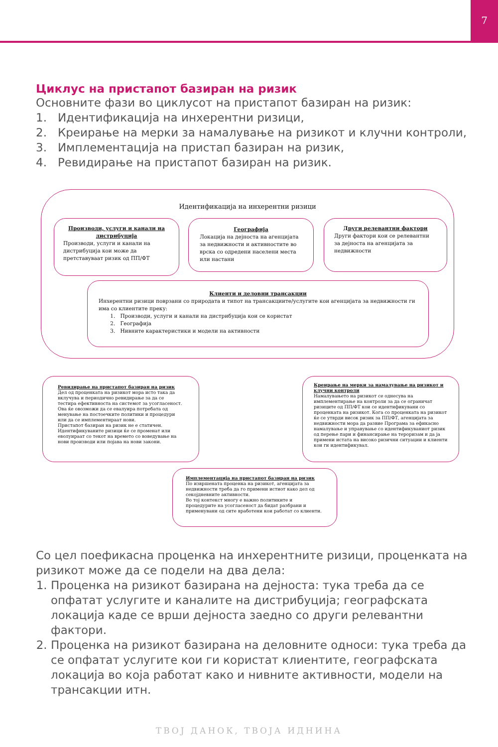7
Циклус на пристапот базиран на ризик
Основните фази во циклусот на пристапот базиран на ризик:
1. Идентификација на инхерентни ризици,
2. Креирање на мерки за намалување на ризикот и клучни контроли,
3. Имплементација на пристап базиран на ризик,
4. Ревидирање на пристапот базиран на ризик.
Идентификација на инхерентни ризици
Производи, услуги и канали на дистрибуција
Производи, услуги и канали на дистрибуција кои може да претставуваат ризик од ПП/ФТ
Географија
Локација на дејноста на агенцијата за недвижности и активностите во врска со одредени населени места или настани
Други релевантни фактори
Други фактори кои се релевантни за дејноста на агенцијата за недвижности
Клиенти и деловни трансакции
Инхерентни ризици поврзани со природата и типот на трансакциите/услугите кои агенцијата за недвижности ги има со клиентите преку:
1. Производи, услуги и канали на дистрибуција кои се користат
2. Географија
3. Нивните карактеристики и модели на активности
Ревидирање на пристапот базиран на ризик
Дел од проценката на ризикот мора исто така да вклучува и периодично ревидирање за да се тестира ефективноста на системот за усогласеност.
Ова ќе овозможи да се евалуира потребата од менување на постоечките политики и процедури или да се имплементираат нови.
Пристапот базиран на ризик не е статичен. Идентификуваните ризици ќе се променат или еволуираат со текот на времето со воведување на нови производи или појава на нови закони.
Креирање на мерки за намалување на ризикот и клучни контроли
Намалувањето на ризикот се однесува на имплементирање на контроли за да се ограничат ризиците од ПП/ФТ кои се идентификувани со проценката на ризикот. Кога со проценката на ризикот ќе се утврди висок ризик за ПП/ФТ, агенцијата за недвижности мора да развие Програма за ефикасно намалување и управување со идентификуваниот ризик од перење пари и финансирање на тероризам и да ја примени истата на високо ризични ситуации и клиенти кои ги идентификувал.
Имплементација на пристапот базиран на ризик
По извршената проценка на ризикот, агенцијата за недвижности треба да го примени истиот како дел од секојдневните активности.
Во тој контекст многу е важно политиките и процедурите на усогласеност да бидат разбрани и применувани од сите вработени кои работат со клиенти.
Со цел поефикасна проценка на инхерентните ризици, проценката на ризикот може да се подели на два дела:
1. Проценка на ризикот базирана на дејноста: тука треба да се опфатат услугите и каналите на дистрибуција; географската локација каде се врши дејноста заедно со други релевантни фактори.
2. Проценка на ризикот базирана на деловните односи: тука треба да се опфатат услугите кои ги користат клиентите, географската локација во која работат како и нивните активности, модели на трансакции итн.
ТВОЈ ДАНОК, ТВОЈА ИДНИНА